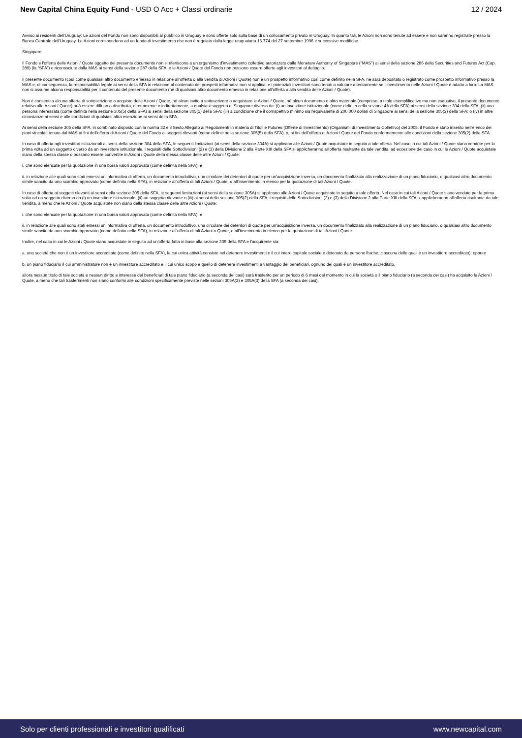New Capital China Equity Fund - USD O Acc + Classi ordinarie
12 / 2024
Avviso ai residenti dell’Uruguay: Le azioni del Fondo non sono disponibili al pubblico in Uruguay e sono offerte solo sulla base di un collocamento privato in Uruguay. In quanto tali, le Azioni non sono tenute ad essere e non saranno registrate presso la Banca Centrale dell'Uruguay. Le Azioni corrispondono ad un fondo di investimento che non è regolato dalla legge uruguaiana 16.774 del 27 settembre 1996 e successive modifiche.
Singapore
Il Fondo e l'offerta delle Azioni / Quote oggetto del presente documento non si riferiscono a un organismo d'investimento collettivo autorizzato dalla Monetary Authority of Singapore ("MAS") ai sensi della sezione 286 della Securities and Futures Act (Cap. 289) (la “SFA”) o riconosciute dalla MAS ai sensi della sezione 287 della SFA, e le Azioni / Quote del Fondo non possono essere offerte agli investitori al dettaglio.
Il presente documento (così come qualsiasi altro documento emesso in relazione all'offerta o alla vendita di Azioni / Quote) non è un prospetto informativo così come definito nella SFA, né sarà depositato o registrato come prospetto informativo presso la MAS e, di conseguenza, la responsabilità legale ai sensi della SFA in relazione al contenuto dei prospetti informativi non si applica, e i potenziali investitori sono tenuti a valutare attentamente se l’investimento nelle Azioni / Quote è adatto a loro. La MAS non si assume alcuna responsabilità per il contenuto del presente documento (né di qualsiasi altro documento emesso in relazione all'offerta o alla vendita delle Azioni / Quote).
Non è consentita alcuna offerta di sottoscrizione o acquisto delle Azioni / Quote, né alcun invito a sottoscrivere o acquistare le Azioni / Quote, né alcun documento o altro materiale (compreso, a titolo esemplificativo ma non esaustivo, il presente documento relativo alle Azioni / Quote) può essere diffuso o distribuito, direttamente o indirettamente, a qualsiasi soggetto di Singapore diverso da: (i) un investitore istituzionale (come definito nella sezione 4A della SFA) ai sensi della sezione 304 della SFA; (ii) una persona interessata (come definita nella sezione 305(5) della SFA) ai sensi della sezione 305(1) della SFA; (iii) a condizione che il corrispettivo minimo sia l'equivalente di 200.000 dollari di Singapore ai sensi della sezione 305(2) della SFA; o (iv) in altre circostanze ai sensi e alle condizioni di qualsiasi altra esenzione ai sensi della SFA.
Ai sensi della sezione 305 della SFA, in combinato disposto con la norma 32 e il Sesto Allegato ai Regolamenti in materia di Titoli e Futures (Offerte di Investimento) (Organismi di Investimento Collettivo) del 2005, il Fondo è stato inserito nell'elenco dei piani vincolati tenuto dal MAS ai fini dell'offerta di Azioni / Quote del Fondo ai soggetti rilevanti (come definiti nella sezione 305(5) della SFA), o, ai fini dell'offerta di Azioni / Quote del Fondo conformemente alle condizioni della sezione 305(2) della SFA.
In caso di offerta agli investitori istituzionali ai sensi della sezione 304 della SFA, le seguenti limitazioni (ai sensi della sezione 304A) si applicano alle Azioni / Quote acquistate in seguito a tale offerta. Nel caso in cui tali Azioni / Quote siano vendute per la prima volta ad un soggetto diverso da un investitore istituzionale, i requisiti delle Sottodivisioni (2) e (3) della Divisione 2 alla Parte XIII della SFA si applicheranno all'offerta risultante da tale vendita, ad eccezione del caso in cui le Azioni / Quote acquistate siano della stessa classe o possano essere convertite in Azioni / Quote della stessa classe delle altre Azioni / Quote:
i. che sono elencate per la quotazione in una borsa valori approvata (come definita nella SFA); e
ii. in relazione alle quali sono stati emessi un’informativa di offerta, un documento introduttivo, una circolare dei detentori di quote per un'acquisizione inversa, un documento finalizzato alla realizzazione di un piano fiduciario, o qualsiasi altro documento simile sancito da uno scambio approvato (come definito nella SFA), in relazione all'offerta di tali Azioni / Quote, o all’inserimento in elenco per la quotazione di tali Azioni / Quote.
In caso di offerta ai soggetti rilevanti ai sensi della sezione 305 della SFA, le seguenti limitazioni (ai sensi della sezione 305A) si applicano alle Azioni / Quote acquistate in seguito a tale offerta. Nel caso in cui tali Azioni / Quote siano vendute per la prima volta ad un soggetto diverso da (i) un investitore istituzionale, (ii) un soggetto rilevante o (iii) ai sensi della sezione 305(2) della SFA, i requisiti delle Sottodivisioni (2) e (3) della Divisione 2 alla Parte XIII della SFA si applicheranno all'offerta risultante da tale vendita, a meno che le Azioni / Quote acquistate non siano della stessa classe delle altre Azioni / Quote:
i. che sono elencate per la quotazione in una borsa valori approvata (come definita nella SFA); e
ii. in relazione alle quali sono stati emessi un’informativa di offerta, un documento introduttivo, una circolare dei detentori di quote per un'acquisizione inversa, un documento finalizzato alla realizzazione di un piano fiduciario, o qualsiasi altro documento simile sancito da uno scambio approvato (come definito nella SFA), in relazione all'offerta di tali Azioni o Quote, o all’inserimento in elenco per la quotazione di tali Azioni / Quote.
Inoltre, nel caso in cui le Azioni / Quote siano acquistate in seguito ad un'offerta fatta in base alla sezione 305 della SFA e l'acquirente sia:
a. una società che non è un investitore accreditato (come definito nella SFA), la cui unica attività consiste nel detenere investimenti e il cui intero capitale sociale è detenuto da persone fisiche, ciascuna delle quali è un investitore accreditato); oppure
b. un piano fiduciario il cui amministratore non è un investitore accreditato e il cui unico scopo è quello di detenere investimenti a vantaggio dei beneficiari, ognuno dei quali è un investitore accreditato,
allora nessun titolo di tale società e nessun diritto e interesse dei beneficiari di tale piano fiduciario (a seconda dei casi) sarà trasferito per un periodo di 6 mesi dal momento in cui la società o il piano fiduciario (a seconda dei casi) ha acquisito le Azioni / Quote, a meno che tali trasferimenti non siano conformi alle condizioni specificamente previste nelle sezioni 305A(2) e 305A(3) della SFA (a seconda dei casi).
Solo per clienti professionali e investitori qualificati
www.newcapital.com